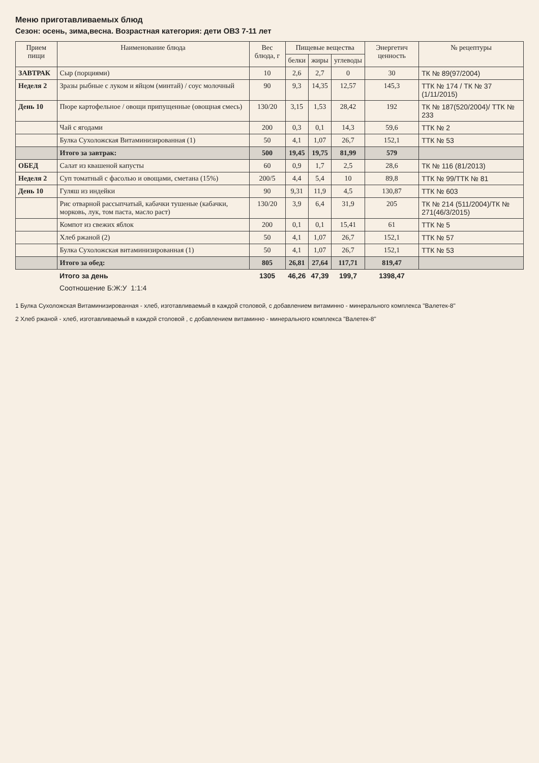Меню приготавливаемых блюд
Сезон: осень, зима,весна. Возрастная категория: дети ОВЗ 7-11 лет
| Прием пищи | Наименование блюда | Вес блюда, г | Пищевые вещества | | | Энергетич ценность | № рецептуры |
| --- | --- | --- | --- | --- | --- | --- | --- |
| | | | белки | жиры | углеводы | | |
| ЗАВТРАК | Сыр (порциями) | 10 | 2,6 | 2,7 | 0 | 30 | ТК № 89(97/2004) |
| Неделя 2 | Зразы рыбные с луком и яйцом (минтай) / соус молочный | 90 | 9,3 | 14,35 | 12,57 | 145,3 | ТТК № 174 / ТК № 37 (1/11/2015) |
| День 10 | Пюре картофельное / овощи припущенные (овощная смесь) | 130/20 | 3,15 | 1,53 | 28,42 | 192 | ТК № 187(520/2004)/ ТТК № 233 |
| | Чай с ягодами | 200 | 0,3 | 0,1 | 14,3 | 59,6 | ТТК № 2 |
| | Булка Сухоложская Витаминизированная (1) | 50 | 4,1 | 1,07 | 26,7 | 152,1 | ТТК № 53 |
| | Итого за завтрак: | 500 | 19,45 | 19,75 | 81,99 | 579 | |
| ОБЕД | Салат из квашеной капусты | 60 | 0,9 | 1,7 | 2,5 | 28,6 | ТК № 116 (81/2013) |
| Неделя 2 | Суп томатный с фасолью и овощами, сметана (15%) | 200/5 | 4,4 | 5,4 | 10 | 89,8 | ТТК № 99/ТТК № 81 |
| День 10 | Гуляш из индейки | 90 | 9,31 | 11,9 | 4,5 | 130,87 | ТТК № 603 |
| | Рис отварной рассыпчатый, кабачки тушеные (кабачки, морковь, лук, том паста, масло раст) | 130/20 | 3,9 | 6,4 | 31,9 | 205 | ТК № 214 (511/2004)/ТК № 271(46/3/2015) |
| | Компот из свежих яблок | 200 | 0,1 | 0,1 | 15,41 | 61 | ТТК № 5 |
| | Хлеб ржаной (2) | 50 | 4,1 | 1,07 | 26,7 | 152,1 | ТТК № 57 |
| | Булка Сухоложская витаминизированная (1) | 50 | 4,1 | 1,07 | 26,7 | 152,1 | ТТК № 53 |
| | Итого за обед: | 805 | 26,81 | 27,64 | 117,71 | 819,47 | |
| | Итого за день | 1305 | 46,26 | 47,39 | 199,7 | 1398,47 | |
| | Соотношение Б:Ж:У 1:1:4 | | | | | | |
1 Булка Сухоложская Витаминизированная - хлеб, изготавливаемый в каждой столовой, с добавлением витаминно - минерального комплекса "Валетек-8"
2 Хлеб ржаной - хлеб, изготавливаемый в каждой столовой , с добавлением витаминно - минерального комплекса "Валетек-8"